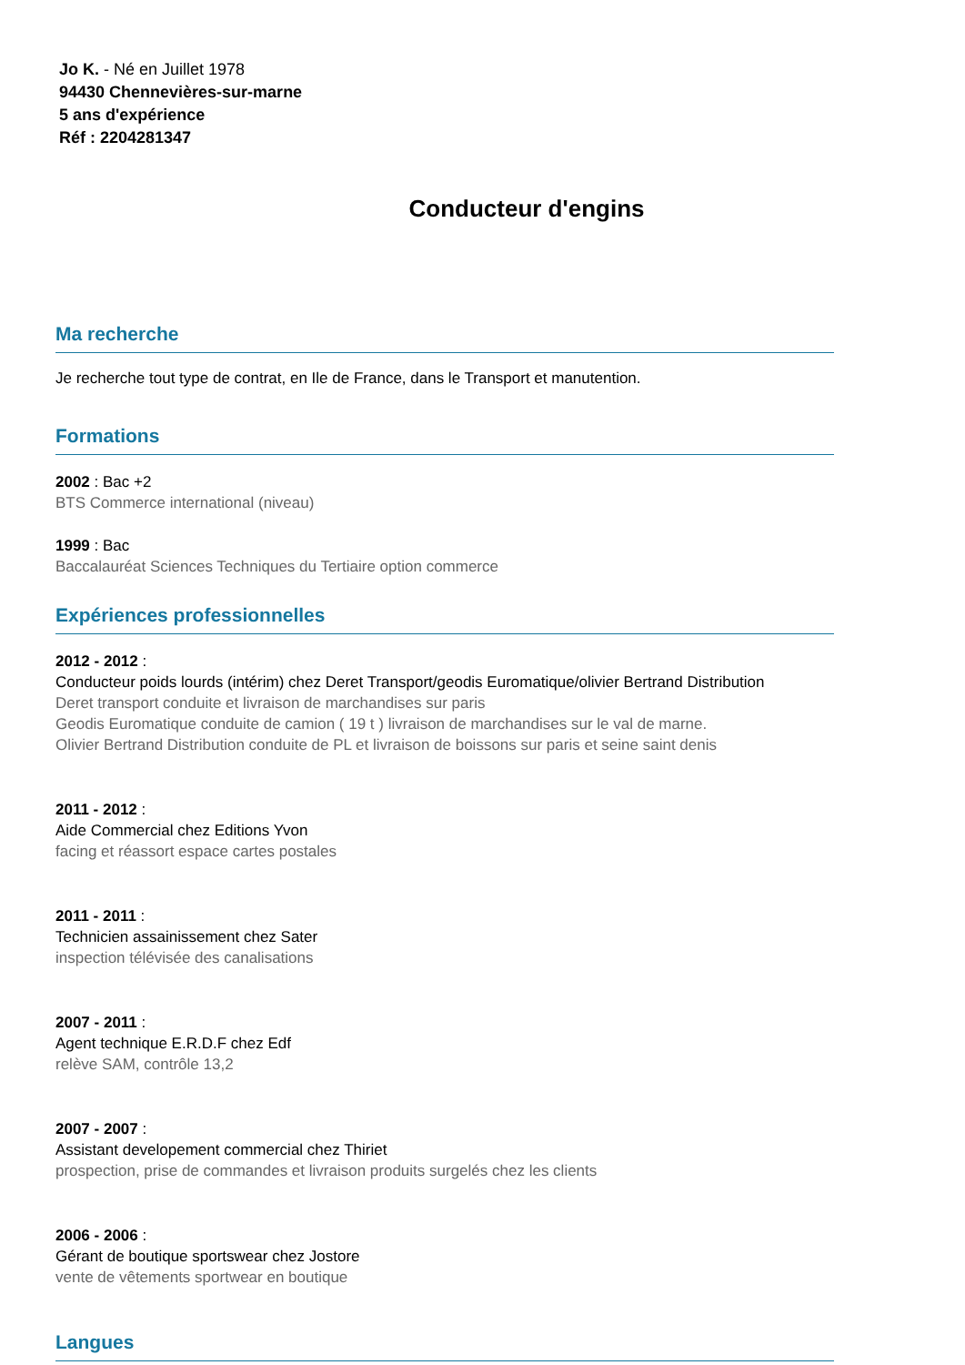Jo K. - Né en Juillet 1978
94430 Chennevières-sur-marne
5 ans d'expérience
Réf : 2204281347
Conducteur d'engins
Ma recherche
Je recherche tout type de contrat, en Ile de France, dans le Transport et manutention.
Formations
2002 : Bac +2
BTS Commerce international (niveau)
1999 : Bac
Baccalauréat Sciences Techniques du Tertiaire option commerce
Expériences professionnelles
2012 - 2012 :
Conducteur poids lourds (intérim) chez Deret Transport/geodis Euromatique/olivier Bertrand Distribution
Deret transport conduite et livraison de marchandises sur paris
Geodis Euromatique conduite de camion ( 19 t ) livraison de marchandises sur le val de marne.
Olivier Bertrand Distribution conduite de PL et livraison de boissons sur paris et seine saint denis
2011 - 2012 :
Aide Commercial chez Editions Yvon
facing et réassort espace cartes postales
2011 - 2011 :
Technicien assainissement chez Sater
inspection télévisée des canalisations
2007 - 2011 :
Agent technique E.R.D.F chez Edf
relève SAM, contrôle 13,2
2007 - 2007 :
Assistant developement commercial chez Thiriet
prospection, prise de commandes et livraison produits surgelés chez les clients
2006 - 2006 :
Gérant de boutique sportswear chez Jostore
vente de vêtements sportwear en boutique
Langues